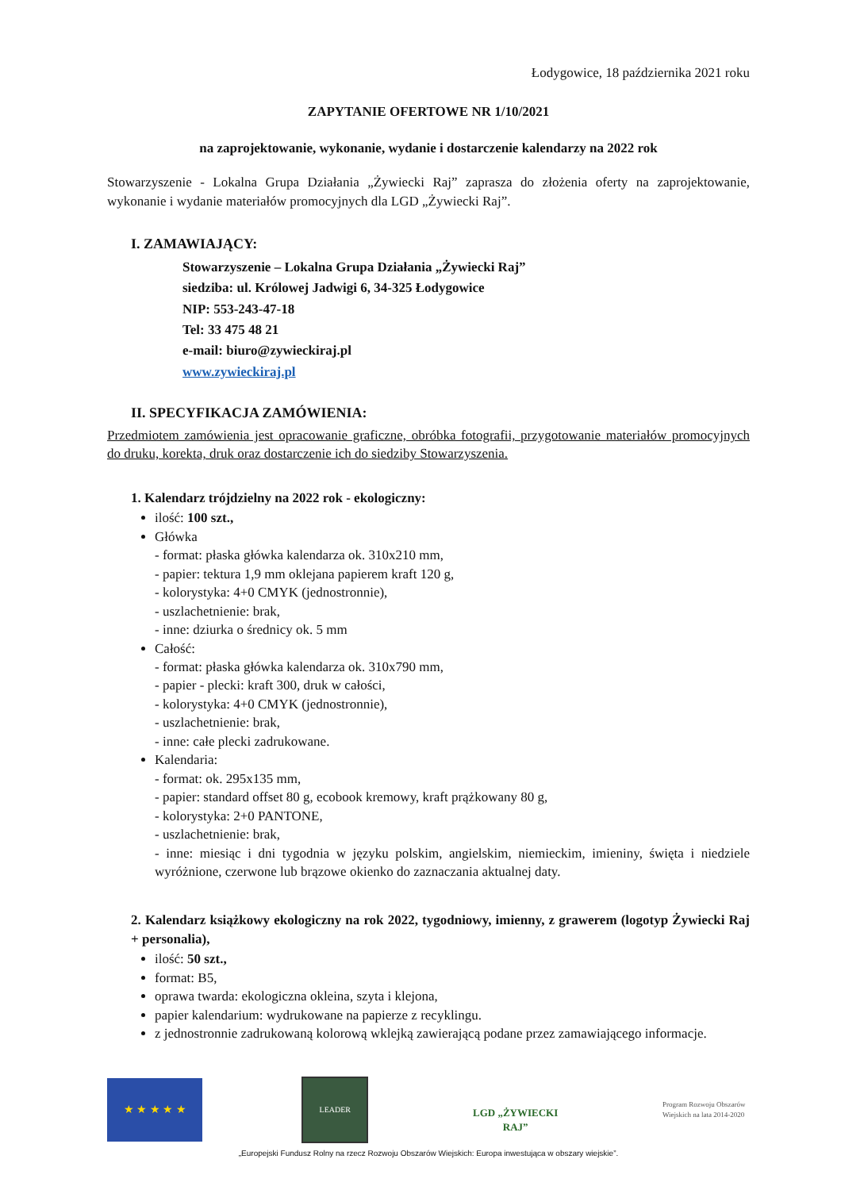Łodygowice, 18 października 2021 roku
ZAPYTANIE OFERTOWE NR 1/10/2021
na zaprojektowanie, wykonanie, wydanie i dostarczenie kalendarzy na 2022 rok
Stowarzyszenie - Lokalna Grupa Działania „Żywiecki Raj” zaprasza do złożenia oferty na zaprojektowanie, wykonanie i wydanie materiałów promocyjnych dla LGD „Żywiecki Raj”.
I. ZAMAWIAJĄCY:
Stowarzyszenie – Lokalna Grupa Działania „Żywiecki Raj”
siedziba: ul. Królowej Jadwigi 6, 34-325 Łodygowice
NIP: 553-243-47-18
Tel: 33 475 48 21
e-mail: biuro@zywieckiraj.pl
www.zywieckiraj.pl
II. SPECYFIKACJA ZAMÓWIENIA:
Przedmiotem zamówienia jest opracowanie graficzne, obróbka fotografii, przygotowanie materiałów promocyjnych do druku, korekta, druk oraz dostarczenie ich do siedziby Stowarzyszenia.
1. Kalendarz trójdzielny na 2022 rok - ekologiczny:
ilość: 100 szt.,
Główka
- format: płaska główka kalendarza ok. 310x210 mm,
- papier: tektura 1,9 mm oklejana papierem kraft 120 g,
- kolorystyka: 4+0 CMYK (jednostronnie),
- uszlachetnienie: brak,
- inne: dziurka o średnicy ok. 5 mm
Całość:
- format: płaska główka kalendarza ok. 310x790 mm,
- papier - plecki: kraft 300, druk w całości,
- kolorystyka: 4+0 CMYK (jednostronnie),
- uszlachetnienie: brak,
- inne: całe plecki zadrukowane.
Kalendaria:
- format: ok. 295x135 mm,
- papier: standard offset 80 g, ecobook kremowy, kraft prążkowany 80 g,
- kolorystyka: 2+0 PANTONE,
- uszlachetnienie: brak,
- inne: miesiąc i dni tygodnia w języku polskim, angielskim, niemieckim, imieniny, święta i niedziele wyróżnione, czerwone lub brązowe okienko do zaznaczania aktualnej daty.
2. Kalendarz książkowy ekologiczny na rok 2022, tygodniowy, imienny, z grawerem (logotyp Żywiecki Raj + personalia),
ilość: 50 szt.,
format: B5,
oprawa twarda: ekologiczna okleina, szyta i klejona,
papier kalendarium: wydrukowane na papierze z recyklingu.
z jednostronnie zadrukowaną kolorową wklejką zawierającą podane przez zamawiającego informacje.
★ ★ ★ ★ ★
LEADER
LGD „ŻYWIECKI RAJ”
Program Rozwoju Obszarów Wiejskich na lata 2014-2020
„Europejski Fundusz Rolny na rzecz Rozwoju Obszarów Wiejskich: Europa inwestująca w obszary wiejskie”.